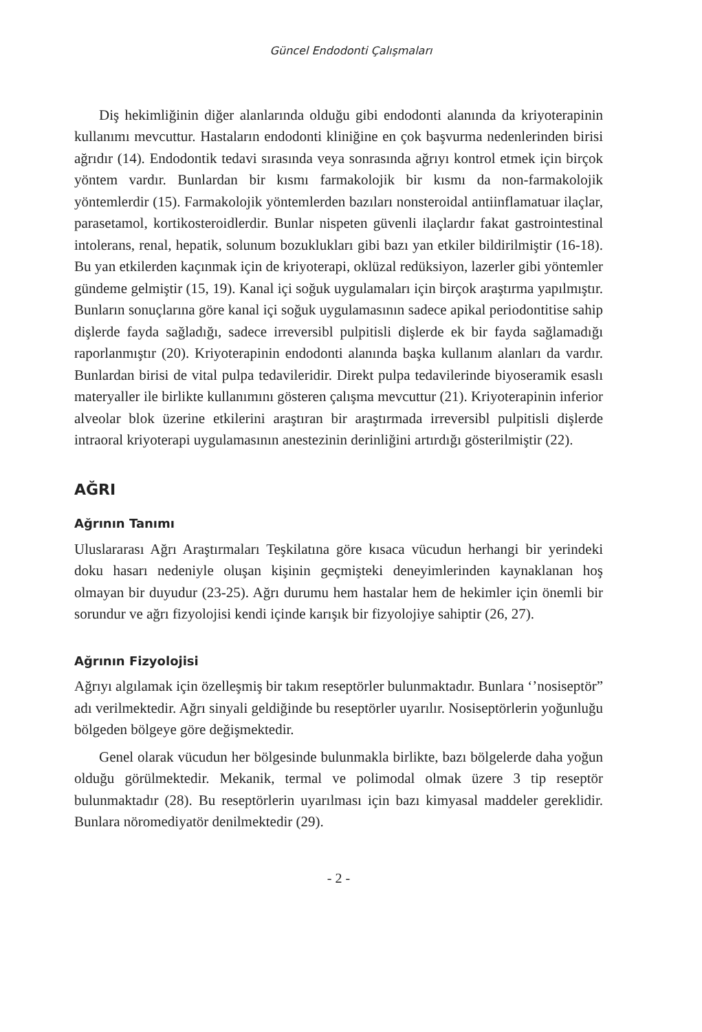Güncel Endodonti Çalışmaları
Diş hekimliğinin diğer alanlarında olduğu gibi endodonti alanında da kriyoterapinin kullanımı mevcuttur. Hastaların endodonti kliniğine en çok başvurma nedenlerinden birisi ağrıdır (14). Endodontik tedavi sırasında veya sonrasında ağrıyı kontrol etmek için birçok yöntem vardır. Bunlardan bir kısmı farmakolojik bir kısmı da non-farmakolojik yöntemlerdir (15). Farmakolojik yöntemlerden bazıları nonsteroidal antiinflamatuar ilaçlar, parasetamol, kortikosteroidlerdir. Bunlar nispeten güvenli ilaçlardır fakat gastrointestinal intolerans, renal, hepatik, solunum bozuklukları gibi bazı yan etkiler bildirilmiştir (16-18). Bu yan etkilerden kaçınmak için de kriyoterapi, oklüzal redüksiyon, lazerler gibi yöntemler gündeme gelmiştir (15, 19). Kanal içi soğuk uygulamaları için birçok araştırma yapılmıştır. Bunların sonuçlarına göre kanal içi soğuk uygulamasının sadece apikal periodontitise sahip dişlerde fayda sağladığı, sadece irreversibl pulpitisli dişlerde ek bir fayda sağlamadığı raporlanmıştır (20). Kriyoterapinin endodonti alanında başka kullanım alanları da vardır. Bunlardan birisi de vital pulpa tedavileridir. Direkt pulpa tedavilerinde biyoseramik esaslı materyaller ile birlikte kullanımını gösteren çalışma mevcuttur (21). Kriyoterapinin inferior alveolar blok üzerine etkilerini araştıran bir araştırmada irreversibl pulpitisli dişlerde intraoral kriyoterapi uygulamasının anestezinin derinliğini artırdığı gösterilmiştir (22).
AĞRI
Ağrının Tanımı
Uluslararası Ağrı Araştırmaları Teşkilatına göre kısaca vücudun herhangi bir yerindeki doku hasarı nedeniyle oluşan kişinin geçmişteki deneyimlerinden kaynaklanan hoş olmayan bir duyudur (23-25). Ağrı durumu hem hastalar hem de hekimler için önemli bir sorundur ve ağrı fizyolojisi kendi içinde karışık bir fizyolojiye sahiptir (26, 27).
Ağrının Fizyolojisi
Ağrıyı algılamak için özelleşmiş bir takım reseptörler bulunmaktadır. Bunlara ‘’nosiseptör” adı verilmektedir. Ağrı sinyali geldiğinde bu reseptörler uyarılır. Nosiseptörlerin yoğunluğu bölgeden bölgeye göre değişmektedir.
Genel olarak vücudun her bölgesinde bulunmakla birlikte, bazı bölgelerde daha yoğun olduğu görülmektedir. Mekanik, termal ve polimodal olmak üzere 3 tip reseptör bulunmaktadır (28). Bu reseptörlerin uyarılması için bazı kimyasal maddeler gereklidir. Bunlara nöromediyatör denilmektedir (29).
- 2 -